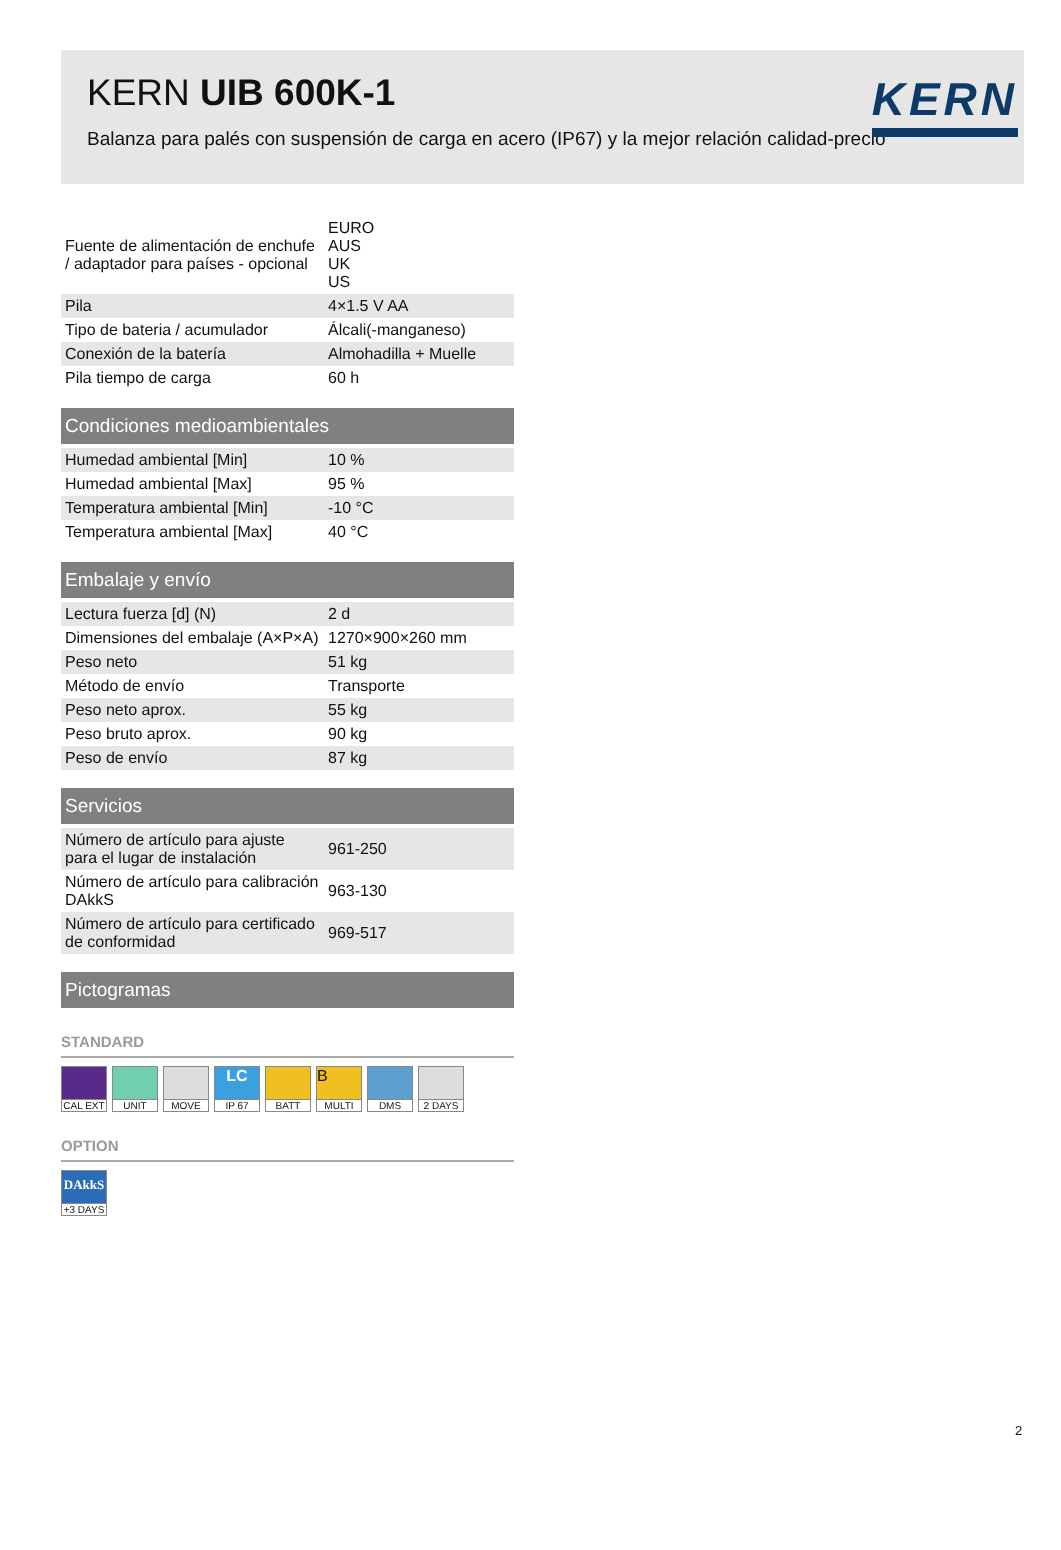KERN UIB 600K-1
KERN
Balanza para palés con suspensión de carga en acero (IP67) y la mejor relación calidad-precio
| Fuente de alimentación de enchufe / adaptador para países - opcional | EURO AUS UK US |
| Pila | 4×1.5 V AA |
| Tipo de bateria / acumulador | Álcali(-manganeso) |
| Conexión de la batería | Almohadilla + Muelle |
| Pila tiempo de carga | 60 h |
Condiciones medioambientales
| Humedad ambiental [Min] | 10 % |
| Humedad ambiental [Max] | 95 % |
| Temperatura ambiental [Min] | -10 °C |
| Temperatura ambiental [Max] | 40 °C |
Embalaje y envío
| Lectura fuerza [d] (N) | 2 d |
| Dimensiones del embalaje (A×P×A) | 1270×900×260 mm |
| Peso neto | 51 kg |
| Método de envío | Transporte |
| Peso neto aprox. | 55 kg |
| Peso bruto aprox. | 90 kg |
| Peso de envío | 87 kg |
Servicios
| Número de artículo para ajuste para el lugar de instalación | 961-250 |
| Número de artículo para calibración DAkkS | 963-130 |
| Número de artículo para certificado de conformidad | 969-517 |
Pictogramas
STANDARD
CAL EXT
UNIT MOVE
LC
IP 67
BATT
B
MULTI
DMS 2 DAYS
OPTION
DAkkS
+3 DAYS
2